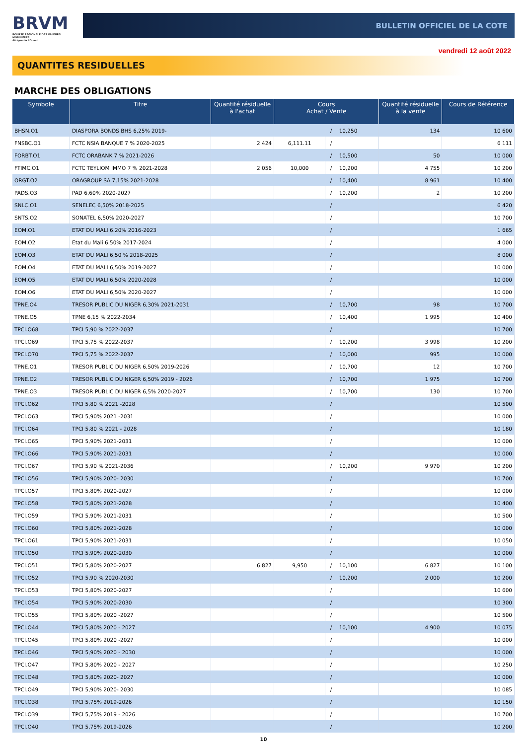BRVM
BOURSE REGIONALE DES VALEURS MOBILIERES
Afrique de l'Ouest
BULLETIN OFFICIEL DE LA COTE
vendredi 12 août 2022
QUANTITES RESIDUELLES
MARCHE DES OBLIGATIONS
| Symbole | Titre | Quantité résiduelle à l'achat | Cours Achat / Vente | | | Quantité résiduelle à la vente | Cours de Référence |
| --- | --- | --- | --- | --- | --- | --- | --- |
| BHSN.O1 | DIASPORA BONDS BHS 6,25% 2019- | | | / | 10,250 | 134 | 10 600 |
| FNSBC.O1 | FCTC NSIA BANQUE 7 % 2020-2025 | 2 424 | 6,111.11 | / | | | 6 111 |
| FORBT.O1 | FCTC ORABANK 7 % 2021-2026 | | | / | 10,500 | 50 | 10 000 |
| FTIMC.O1 | FCTC TEYLIOM IMMO 7 % 2021-2028 | 2 056 | 10,000 | / | 10,200 | 4 755 | 10 200 |
| ORGT.O2 | ORAGROUP SA 7,15% 2021-2028 | | | / | 10,400 | 8 961 | 10 400 |
| PADS.O3 | PAD 6,60% 2020-2027 | | | / | 10,200 | 2 | 10 200 |
| SNLC.O1 | SENELEC 6,50% 2018-2025 | | | / | | | 6 420 |
| SNTS.O2 | SONATEL 6,50% 2020-2027 | | | / | | | 10 700 |
| EOM.O1 | ETAT DU MALI 6.20% 2016-2023 | | | / | | | 1 665 |
| EOM.O2 | Etat du Mali 6.50% 2017-2024 | | | / | | | 4 000 |
| EOM.O3 | ETAT DU MALI 6,50 % 2018-2025 | | | / | | | 8 000 |
| EOM.O4 | ETAT DU MALI 6,50% 2019-2027 | | | / | | | 10 000 |
| EOM.O5 | ETAT DU MALI 6,50% 2020-2028 | | | / | | | 10 000 |
| EOM.O6 | ETAT DU MALI 6,50% 2020-2027 | | | / | | | 10 000 |
| TPNE.O4 | TRESOR PUBLIC DU NIGER 6,30% 2021-2031 | | | / | 10,700 | 98 | 10 700 |
| TPNE.O5 | TPNE 6,15 % 2022-2034 | | | / | 10,400 | 1 995 | 10 400 |
| TPCI.O68 | TPCI 5,90 % 2022-2037 | | | / | | | 10 700 |
| TPCI.O69 | TPCI 5,75 % 2022-2037 | | | / | 10,200 | 3 998 | 10 200 |
| TPCI.O70 | TPCI 5,75 % 2022-2037 | | | / | 10,000 | 995 | 10 000 |
| TPNE.O1 | TRESOR PUBLIC DU NIGER 6,50% 2019-2026 | | | / | 10,700 | 12 | 10 700 |
| TPNE.O2 | TRESOR PUBLIC DU NIGER 6,50% 2019 - 2026 | | | / | 10,700 | 1 975 | 10 700 |
| TPNE.O3 | TRESOR PUBLIC DU NIGER 6,5% 2020-2027 | | | / | 10,700 | 130 | 10 700 |
| TPCI.O62 | TPCI 5,80 % 2021 -2028 | | | / | | | 10 500 |
| TPCI.O63 | TPCI 5,90% 2021 -2031 | | | / | | | 10 000 |
| TPCI.O64 | TPCI 5,80 % 2021 - 2028 | | | / | | | 10 180 |
| TPCI.O65 | TPCI 5,90% 2021-2031 | | | / | | | 10 000 |
| TPCI.O66 | TPCI 5,90% 2021-2031 | | | / | | | 10 000 |
| TPCI.O67 | TPCI 5,90 % 2021-2036 | | | / | 10,200 | 9 970 | 10 200 |
| TPCI.O56 | TPCI 5,90% 2020- 2030 | | | / | | | 10 700 |
| TPCI.O57 | TPCI 5,80% 2020-2027 | | | / | | | 10 000 |
| TPCI.O58 | TPCI 5,80% 2021-2028 | | | / | | | 10 400 |
| TPCI.O59 | TPCI 5,90% 2021-2031 | | | / | | | 10 500 |
| TPCI.O60 | TPCI 5,80% 2021-2028 | | | / | | | 10 000 |
| TPCI.O61 | TPCI 5,90% 2021-2031 | | | / | | | 10 050 |
| TPCI.O50 | TPCI 5,90% 2020-2030 | | | / | | | 10 000 |
| TPCI.O51 | TPCI 5,80% 2020-2027 | 6 827 | 9,950 | / | 10,100 | 6 827 | 10 100 |
| TPCI.O52 | TPCI 5,90 % 2020-2030 | | | / | 10,200 | 2 000 | 10 200 |
| TPCI.O53 | TPCI 5,80% 2020-2027 | | | / | | | 10 600 |
| TPCI.O54 | TPCI 5,90% 2020-2030 | | | / | | | 10 300 |
| TPCI.O55 | TPCI 5,80% 2020 -2027 | | | / | | | 10 500 |
| TPCI.O44 | TPCI 5,80% 2020 - 2027 | | | / | 10,100 | 4 900 | 10 075 |
| TPCI.O45 | TPCI 5,80% 2020 -2027 | | | / | | | 10 000 |
| TPCI.O46 | TPCI 5,90% 2020 - 2030 | | | / | | | 10 000 |
| TPCI.O47 | TPCI 5,80% 2020 - 2027 | | | / | | | 10 250 |
| TPCI.O48 | TPCI 5,80% 2020- 2027 | | | / | | | 10 000 |
| TPCI.O49 | TPCI 5,90% 2020- 2030 | | | / | | | 10 085 |
| TPCI.O38 | TPCI 5,75% 2019-2026 | | | / | | | 10 150 |
| TPCI.O39 | TPCI 5,75% 2019 - 2026 | | | / | | | 10 700 |
| TPCI.O40 | TPCI 5,75% 2019-2026 | | | / | | | 10 200 |
10